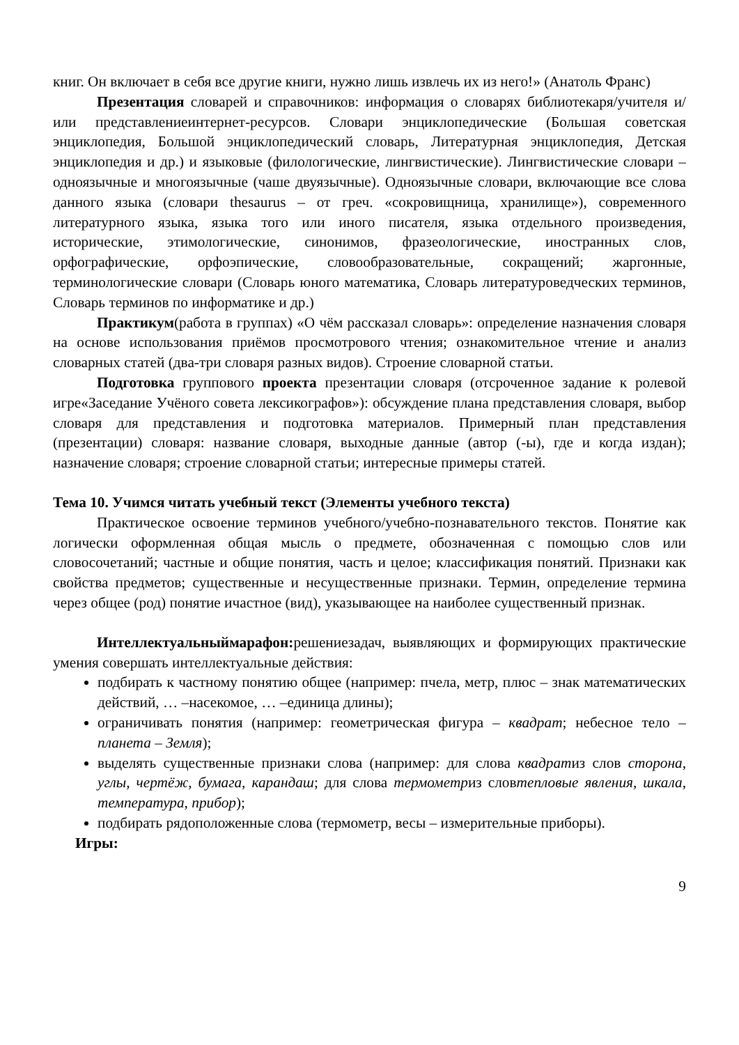книг. Он включает в себя все другие книги, нужно лишь извлечь их из него!» (Анатоль Франс)
Презентация словарей и справочников: информация о словарях библиотекаря/учителя и/или представлениеинтернет-ресурсов. Словари энциклопедические (Большая советская энциклопедия, Большой энциклопедический словарь, Литературная энциклопедия, Детская энциклопедия и др.) и языковые (филологические, лингвистические). Лингвистические словари – одноязычные и многоязычные (чаше двуязычные). Одноязычные словари, включающие все слова данного языка (словари thesaurus – от греч. «сокровищница, хранилище»), современного литературного языка, языка того или иного писателя, языка отдельного произведения, исторические, этимологические, синонимов, фразеологические, иностранных слов, орфографические, орфоэпические, словообразовательные, сокращений; жаргонные, терминологические словари (Словарь юного математика, Словарь литературоведческих терминов, Словарь терминов по информатике и др.)
Практикум(работа в группах) «О чём рассказал словарь»: определение назначения словаря на основе использования приёмов просмотрового чтения; ознакомительное чтение и анализ словарных статей (два-три словаря разных видов). Строение словарной статьи.
Подготовка группового проекта презентации словаря (отсроченное задание к ролевой игре«Заседание Учёного совета лексикографов»): обсуждение плана представления словаря, выбор словаря для представления и подготовка материалов. Примерный план представления (презентации) словаря: название словаря, выходные данные (автор (-ы), где и когда издан); назначение словаря; строение словарной статьи; интересные примеры статей.
Тема 10. Учимся читать учебный текст (Элементы учебного текста)
Практическое освоение терминов учебного/учебно-познавательного текстов. Понятие как логически оформленная общая мысль о предмете, обозначенная с помощью слов или словосочетаний; частные и общие понятия, часть и целое; классификация понятий. Признаки как свойства предметов; существенные и несущественные признаки. Термин, определение термина через общее (род) понятие ичастное (вид), указывающее на наиболее существенный признак.
Интеллектуальныймарафон: решениезадач, выявляющих и формирующих практические умения совершать интеллектуальные действия:
подбирать к частному понятию общее (например: пчела, метр, плюс – знак математических действий, … –насекомое, … –единица длины);
ограничивать понятия (например: геометрическая фигура – квадрат; небесное тело – планета – Земля);
выделять существенные признаки слова (например: для слова квадратиз слов сторона, углы, чертёж, бумага, карандаш; для слова термометриз словтепловые явления, шкала, температура, прибор);
подбирать рядоположенные слова (термометр, весы – измерительные приборы).
Игры:
9